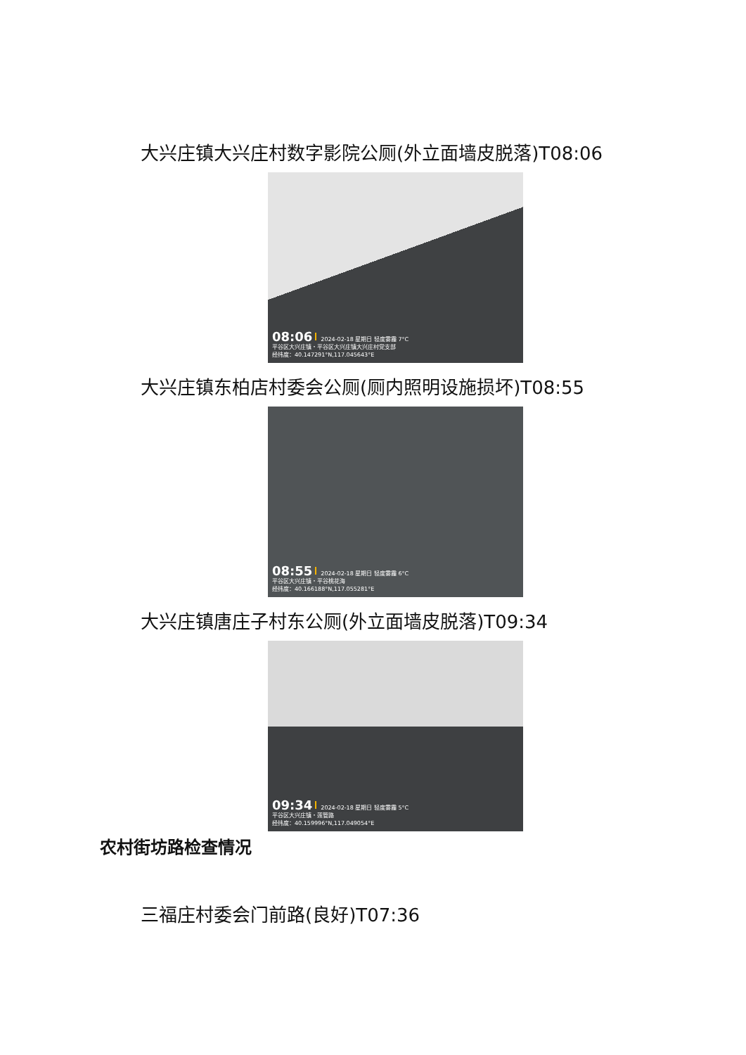大兴庄镇大兴庄村数字影院公厕(外立面墙皮脱落)T08:06
08:06 2024-02-18 星期日 轻度雾霾 7°C
平谷区大兴庄镇・平谷区大兴庄镇大兴庄村党支部
经纬度：40.147291°N,117.045643°E
大兴庄镇东柏店村委会公厕(厕内照明设施损坏)T08:55
08:55 2024-02-18 星期日 轻度雾霾 6°C
平谷区大兴庄镇・平谷桃花海
经纬度：40.166188°N,117.055281°E
大兴庄镇唐庄子村东公厕(外立面墙皮脱落)T09:34
09:34 2024-02-18 星期日 轻度雾霾 5°C
平谷区大兴庄镇・莲管路
经纬度：40.159996°N,117.049054°E
农村街坊路检查情况
三福庄村委会门前路(良好)T07:36